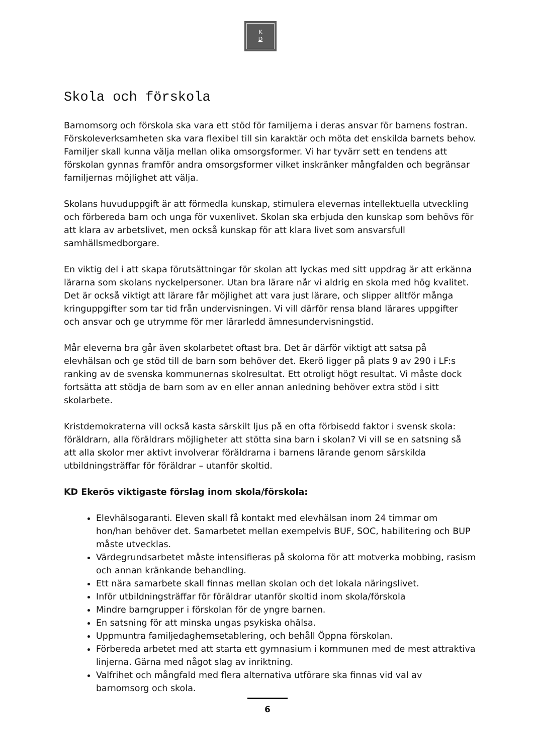K
D
Skola och förskola
Barnomsorg och förskola ska vara ett stöd för familjerna i deras ansvar för barnens fostran. Förskoleverksamheten ska vara flexibel till sin karaktär och möta det enskilda barnets behov. Familjer skall kunna välja mellan olika omsorgsformer. Vi har tyvärr sett en tendens att förskolan gynnas framför andra omsorgsformer vilket inskränker mångfalden och begränsar familjernas möjlighet att välja.
Skolans huvuduppgift är att förmedla kunskap, stimulera elevernas intellektuella utveckling och förbereda barn och unga för vuxenlivet. Skolan ska erbjuda den kunskap som behövs för att klara av arbetslivet, men också kunskap för att klara livet som ansvarsfull samhällsmedborgare.
En viktig del i att skapa förutsättningar för skolan att lyckas med sitt uppdrag är att erkänna lärarna som skolans nyckelpersoner. Utan bra lärare når vi aldrig en skola med hög kvalitet. Det är också viktigt att lärare får möjlighet att vara just lärare, och slipper alltför många kringuppgifter som tar tid från undervisningen. Vi vill därför rensa bland lärares uppgifter och ansvar och ge utrymme för mer lärarledd ämnesundervisningstid.
Mår eleverna bra går även skolarbetet oftast bra. Det är därför viktigt att satsa på elevhälsan och ge stöd till de barn som behöver det. Ekerö ligger på plats 9 av 290 i LF:s ranking av de svenska kommunernas skolresultat. Ett otroligt högt resultat. Vi måste dock fortsätta att stödja de barn som av en eller annan anledning behöver extra stöd i sitt skolarbete.
Kristdemokraterna vill också kasta särskilt ljus på en ofta förbisedd faktor i svensk skola: föräldrarn, alla föräldrars möjligheter att stötta sina barn i skolan? Vi vill se en satsning så att alla skolor mer aktivt involverar föräldrarna i barnens lärande genom särskilda utbildningsträffar för föräldrar – utanför skoltid.
KD Ekerös viktigaste förslag inom skola/förskola:
Elevhälsogaranti. Eleven skall få kontakt med elevhälsan inom 24 timmar om hon/han behöver det. Samarbetet mellan exempelvis BUF, SOC, habilitering och BUP måste utvecklas.
Värdegrundsarbetet måste intensifieras på skolorna för att motverka mobbing, rasism och annan kränkande behandling.
Ett nära samarbete skall finnas mellan skolan och det lokala näringslivet.
Inför utbildningsträffar för föräldrar utanför skoltid inom skola/förskola
Mindre barngrupper i förskolan för de yngre barnen.
En satsning för att minska ungas psykiska ohälsa.
Uppmuntra familjedaghemsetablering, och behåll Öppna förskolan.
Förbereda arbetet med att starta ett gymnasium i kommunen med de mest attraktiva linjerna. Gärna med något slag av inriktning.
Valfrihet och mångfald med flera alternativa utförare ska finnas vid val av barnomsorg och skola.
6